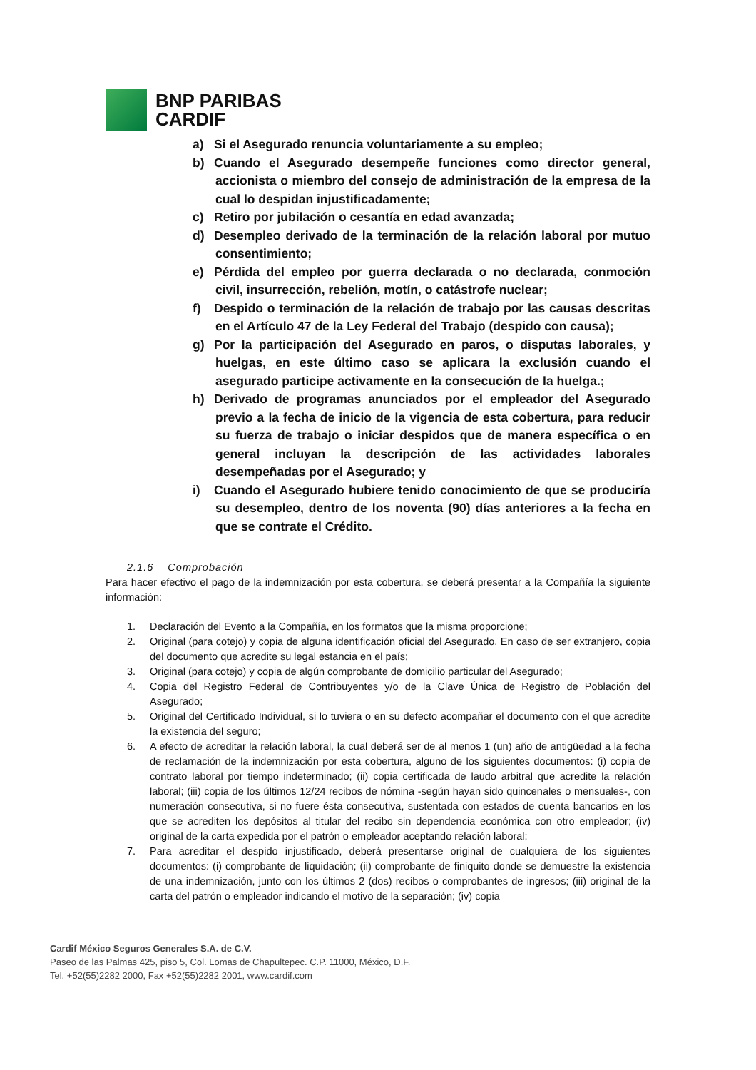BNP PARIBAS
CARDIF
a) Si el Asegurado renuncia voluntariamente a su empleo;
b) Cuando el Asegurado desempeñe funciones como director general, accionista o miembro del consejo de administración de la empresa de la cual lo despidan injustificadamente;
c) Retiro por jubilación o cesantía en edad avanzada;
d) Desempleo derivado de la terminación de la relación laboral por mutuo consentimiento;
e) Pérdida del empleo por guerra declarada o no declarada, conmoción civil, insurrección, rebelión, motín, o catástrofe nuclear;
f) Despido o terminación de la relación de trabajo por las causas descritas en el Artículo 47 de la Ley Federal del Trabajo (despido con causa);
g) Por la participación del Asegurado en paros, o disputas laborales, y huelgas, en este último caso se aplicara la exclusión cuando el asegurado participe activamente en la consecución de la huelga.;
h) Derivado de programas anunciados por el empleador del Asegurado previo a la fecha de inicio de la vigencia de esta cobertura, para reducir su fuerza de trabajo o iniciar despidos que de manera específica o en general incluyan la descripción de las actividades laborales desempeñadas por el Asegurado; y
i) Cuando el Asegurado hubiere tenido conocimiento de que se produciría su desempleo, dentro de los noventa (90) días anteriores a la fecha en que se contrate el Crédito.
2.1.6 Comprobación
Para hacer efectivo el pago de la indemnización por esta cobertura, se deberá presentar a la Compañía la siguiente información:
1. Declaración del Evento a la Compañía, en los formatos que la misma proporcione;
2. Original (para cotejo) y copia de alguna identificación oficial del Asegurado. En caso de ser extranjero, copia del documento que acredite su legal estancia en el país;
3. Original (para cotejo) y copia de algún comprobante de domicilio particular del Asegurado;
4. Copia del Registro Federal de Contribuyentes y/o de la Clave Única de Registro de Población del Asegurado;
5. Original del Certificado Individual, si lo tuviera o en su defecto acompañar el documento con el que acredite la existencia del seguro;
6. A efecto de acreditar la relación laboral, la cual deberá ser de al menos 1 (un) año de antigüedad a la fecha de reclamación de la indemnización por esta cobertura, alguno de los siguientes documentos: (i) copia de contrato laboral por tiempo indeterminado; (ii) copia certificada de laudo arbitral que acredite la relación laboral; (iii) copia de los últimos 12/24 recibos de nómina -según hayan sido quincenales o mensuales-, con numeración consecutiva, si no fuere ésta consecutiva, sustentada con estados de cuenta bancarios en los que se acrediten los depósitos al titular del recibo sin dependencia económica con otro empleador; (iv) original de la carta expedida por el patrón o empleador aceptando relación laboral;
7. Para acreditar el despido injustificado, deberá presentarse original de cualquiera de los siguientes documentos: (i) comprobante de liquidación; (ii) comprobante de finiquito donde se demuestre la existencia de una indemnización, junto con los últimos 2 (dos) recibos o comprobantes de ingresos; (iii) original de la carta del patrón o empleador indicando el motivo de la separación; (iv) copia
Cardif México Seguros Generales S.A. de C.V.
Paseo de las Palmas 425, piso 5, Col. Lomas de Chapultepec. C.P. 11000, México, D.F.
Tel. +52(55)2282 2000, Fax +52(55)2282 2001, www.cardif.com